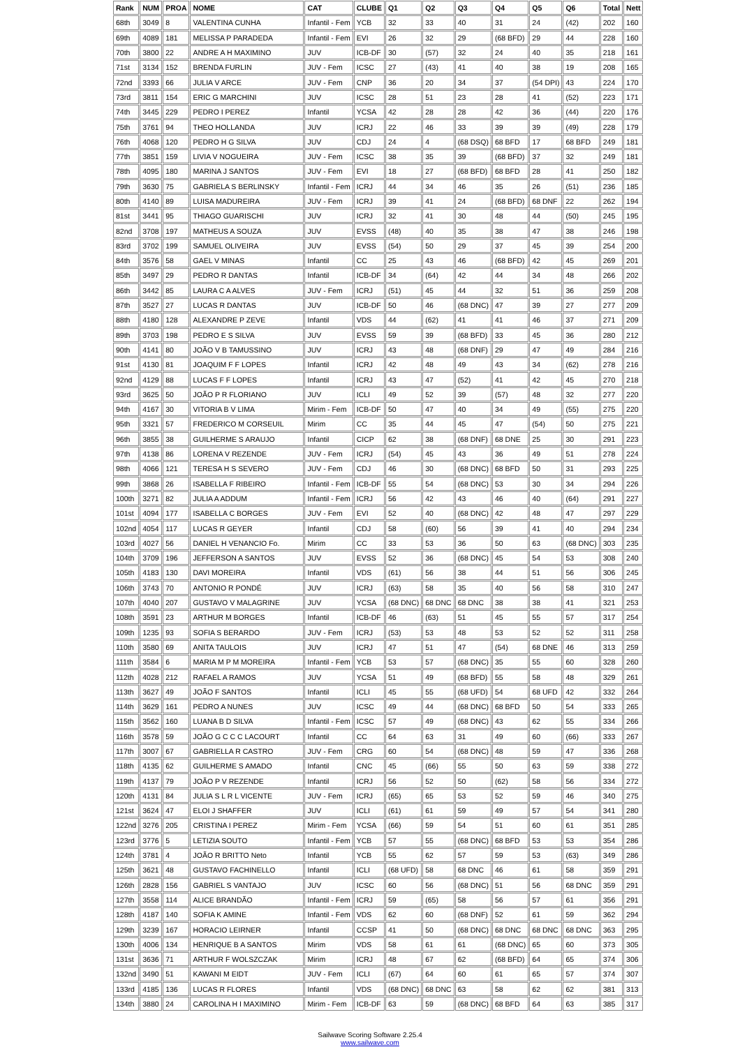| Rank | NUM | PROA | NOME | CAT | CLUBE | Q1 | Q2 | Q3 | Q4 | Q5 | Q6 | Total | Nett |
| --- | --- | --- | --- | --- | --- | --- | --- | --- | --- | --- | --- | --- | --- |
| 68th | 3049 | 8 | VALENTINA CUNHA | Infantil - Fem | YCB | 32 | 33 | 40 | 31 | 24 | (42) | 202 | 160 |
| 69th | 4089 | 181 | MELISSA P PARADEDA | Infantil - Fem | EVI | 26 | 32 | 29 | (68 BFD) | 29 | 44 | 228 | 160 |
| 70th | 3800 | 22 | ANDRE A H MAXIMINO | JUV | ICB-DF | 30 | (57) | 32 | 24 | 40 | 35 | 218 | 161 |
| 71st | 3134 | 152 | BRENDA FURLIN | JUV - Fem | ICSC | 27 | (43) | 41 | 40 | 38 | 19 | 208 | 165 |
| 72nd | 3393 | 66 | JULIA V ARCE | JUV - Fem | CNP | 36 | 20 | 34 | 37 | (54 DPI) | 43 | 224 | 170 |
| 73rd | 3811 | 154 | ERIC G MARCHINI | JUV | ICSC | 28 | 51 | 23 | 28 | 41 | (52) | 223 | 171 |
| 74th | 3445 | 229 | PEDRO I PEREZ | Infantil | YCSA | 42 | 28 | 28 | 42 | 36 | (44) | 220 | 176 |
| 75th | 3761 | 94 | THEO HOLLANDA | JUV | ICRJ | 22 | 46 | 33 | 39 | 39 | (49) | 228 | 179 |
| 76th | 4068 | 120 | PEDRO H G SILVA | JUV | CDJ | 24 | 4 | (68 DSQ) | 68 BFD | 17 | 68 BFD | 249 | 181 |
| 77th | 3851 | 159 | LIVIA V NOGUEIRA | JUV - Fem | ICSC | 38 | 35 | 39 | (68 BFD) | 37 | 32 | 249 | 181 |
| 78th | 4095 | 180 | MARINA J SANTOS | JUV - Fem | EVI | 18 | 27 | (68 BFD) | 68 BFD | 28 | 41 | 250 | 182 |
| 79th | 3630 | 75 | GABRIELA S BERLINSKY | Infantil - Fem | ICRJ | 44 | 34 | 46 | 35 | 26 | (51) | 236 | 185 |
| 80th | 4140 | 89 | LUISA MADUREIRA | JUV - Fem | ICRJ | 39 | 41 | 24 | (68 BFD) | 68 DNF | 22 | 262 | 194 |
| 81st | 3441 | 95 | THIAGO GUARISCHI | JUV | ICRJ | 32 | 41 | 30 | 48 | 44 | (50) | 245 | 195 |
| 82nd | 3708 | 197 | MATHEUS A SOUZA | JUV | EVSS | (48) | 40 | 35 | 38 | 47 | 38 | 246 | 198 |
| 83rd | 3702 | 199 | SAMUEL OLIVEIRA | JUV | EVSS | (54) | 50 | 29 | 37 | 45 | 39 | 254 | 200 |
| 84th | 3576 | 58 | GAEL V MINAS | Infantil | CC | 25 | 43 | 46 | (68 BFD) | 42 | 45 | 269 | 201 |
| 85th | 3497 | 29 | PEDRO R DANTAS | Infantil | ICB-DF | 34 | (64) | 42 | 44 | 34 | 48 | 266 | 202 |
| 86th | 3442 | 85 | LAURA C A ALVES | JUV - Fem | ICRJ | (51) | 45 | 44 | 32 | 51 | 36 | 259 | 208 |
| 87th | 3527 | 27 | LUCAS R DANTAS | JUV | ICB-DF | 50 | 46 | (68 DNC) | 47 | 39 | 27 | 277 | 209 |
| 88th | 4180 | 128 | ALEXANDRE P ZEVE | Infantil | VDS | 44 | (62) | 41 | 41 | 46 | 37 | 271 | 209 |
| 89th | 3703 | 198 | PEDRO E S SILVA | JUV | EVSS | 59 | 39 | (68 BFD) | 33 | 45 | 36 | 280 | 212 |
| 90th | 4141 | 80 | JOÃO V B TAMUSSINO | JUV | ICRJ | 43 | 48 | (68 DNF) | 29 | 47 | 49 | 284 | 216 |
| 91st | 4130 | 81 | JOAQUIM F F LOPES | Infantil | ICRJ | 42 | 48 | 49 | 43 | 34 | (62) | 278 | 216 |
| 92nd | 4129 | 88 | LUCAS F F LOPES | Infantil | ICRJ | 43 | 47 | (52) | 41 | 42 | 45 | 270 | 218 |
| 93rd | 3625 | 50 | JOÃO P R FLORIANO | JUV | ICLI | 49 | 52 | 39 | (57) | 48 | 32 | 277 | 220 |
| 94th | 4167 | 30 | VITORIA B V LIMA | Mirim - Fem | ICB-DF | 50 | 47 | 40 | 34 | 49 | (55) | 275 | 220 |
| 95th | 3321 | 57 | FREDERICO M CORSEUIL | Mirim | CC | 35 | 44 | 45 | 47 | (54) | 50 | 275 | 221 |
| 96th | 3855 | 38 | GUILHERME S ARAUJO | Infantil | CICP | 62 | 38 | (68 DNF) | 68 DNE | 25 | 30 | 291 | 223 |
| 97th | 4138 | 86 | LORENA V REZENDE | JUV - Fem | ICRJ | (54) | 45 | 43 | 36 | 49 | 51 | 278 | 224 |
| 98th | 4066 | 121 | TERESA H S SEVERO | JUV - Fem | CDJ | 46 | 30 | (68 DNC) | 68 BFD | 50 | 31 | 293 | 225 |
| 99th | 3868 | 26 | ISABELLA F RIBEIRO | Infantil - Fem | ICB-DF | 55 | 54 | (68 DNC) | 53 | 30 | 34 | 294 | 226 |
| 100th | 3271 | 82 | JULIA A ADDUM | Infantil - Fem | ICRJ | 56 | 42 | 43 | 46 | 40 | (64) | 291 | 227 |
| 101st | 4094 | 177 | ISABELLA C BORGES | JUV - Fem | EVI | 52 | 40 | (68 DNC) | 42 | 48 | 47 | 297 | 229 |
| 102nd | 4054 | 117 | LUCAS R GEYER | Infantil | CDJ | 58 | (60) | 56 | 39 | 41 | 40 | 294 | 234 |
| 103rd | 4027 | 56 | DANIEL H VENANCIO Fo. | Mirim | CC | 33 | 53 | 36 | 50 | 63 | (68 DNC) | 303 | 235 |
| 104th | 3709 | 196 | JEFFERSON A SANTOS | JUV | EVSS | 52 | 36 | (68 DNC) | 45 | 54 | 53 | 308 | 240 |
| 105th | 4183 | 130 | DAVI MOREIRA | Infantil | VDS | (61) | 56 | 38 | 44 | 51 | 56 | 306 | 245 |
| 106th | 3743 | 70 | ANTONIO R PONDÉ | JUV | ICRJ | (63) | 58 | 35 | 40 | 56 | 58 | 310 | 247 |
| 107th | 4040 | 207 | GUSTAVO V MALAGRINE | JUV | YCSA | (68 DNC) | 68 DNC | 68 DNC | 38 | 38 | 41 | 321 | 253 |
| 108th | 3591 | 23 | ARTHUR M BORGES | Infantil | ICB-DF | 46 | (63) | 51 | 45 | 55 | 57 | 317 | 254 |
| 109th | 1235 | 93 | SOFIA S BERARDO | JUV - Fem | ICRJ | (53) | 53 | 48 | 53 | 52 | 52 | 311 | 258 |
| 110th | 3580 | 69 | ANITA TAULOIS | JUV | ICRJ | 47 | 51 | 47 | (54) | 68 DNE | 46 | 313 | 259 |
| 111th | 3584 | 6 | MARIA M P M MOREIRA | Infantil - Fem | YCB | 53 | 57 | (68 DNC) | 35 | 55 | 60 | 328 | 260 |
| 112th | 4028 | 212 | RAFAEL A RAMOS | JUV | YCSA | 51 | 49 | (68 BFD) | 55 | 58 | 48 | 329 | 261 |
| 113th | 3627 | 49 | JOÃO F SANTOS | Infantil | ICLI | 45 | 55 | (68 UFD) | 54 | 68 UFD | 42 | 332 | 264 |
| 114th | 3629 | 161 | PEDRO A NUNES | JUV | ICSC | 49 | 44 | (68 DNC) | 68 BFD | 50 | 54 | 333 | 265 |
| 115th | 3562 | 160 | LUANA B D SILVA | Infantil - Fem | ICSC | 57 | 49 | (68 DNC) | 43 | 62 | 55 | 334 | 266 |
| 116th | 3578 | 59 | JOÃO G C C C LACOURT | Infantil | CC | 64 | 63 | 31 | 49 | 60 | (66) | 333 | 267 |
| 117th | 3007 | 67 | GABRIELLA R CASTRO | JUV - Fem | CRG | 60 | 54 | (68 DNC) | 48 | 59 | 47 | 336 | 268 |
| 118th | 4135 | 62 | GUILHERME S AMADO | Infantil | CNC | 45 | (66) | 55 | 50 | 63 | 59 | 338 | 272 |
| 119th | 4137 | 79 | JOÃO P V REZENDE | Infantil | ICRJ | 56 | 52 | 50 | (62) | 58 | 56 | 334 | 272 |
| 120th | 4131 | 84 | JULIA S L R L VICENTE | JUV - Fem | ICRJ | (65) | 65 | 53 | 52 | 59 | 46 | 340 | 275 |
| 121st | 3624 | 47 | ELOI J SHAFFER | JUV | ICLI | (61) | 61 | 59 | 49 | 57 | 54 | 341 | 280 |
| 122nd | 3276 | 205 | CRISTINA I PEREZ | Mirim - Fem | YCSA | (66) | 59 | 54 | 51 | 60 | 61 | 351 | 285 |
| 123rd | 3776 | 5 | LETIZIA SOUTO | Infantil - Fem | YCB | 57 | 55 | (68 DNC) | 68 BFD | 53 | 53 | 354 | 286 |
| 124th | 3781 | 4 | JOÃO R BRITTO Neto | Infantil | YCB | 55 | 62 | 57 | 59 | 53 | (63) | 349 | 286 |
| 125th | 3621 | 48 | GUSTAVO FACHINELLO | Infantil | ICLI | (68 UFD) | 58 | 68 DNC | 46 | 61 | 58 | 359 | 291 |
| 126th | 2828 | 156 | GABRIEL S VANTAJO | JUV | ICSC | 60 | 56 | (68 DNC) | 51 | 56 | 68 DNC | 359 | 291 |
| 127th | 3558 | 114 | ALICE BRANDÃO | Infantil - Fem | ICRJ | 59 | (65) | 58 | 56 | 57 | 61 | 356 | 291 |
| 128th | 4187 | 140 | SOFIA K AMINE | Infantil - Fem | VDS | 62 | 60 | (68 DNF) | 52 | 61 | 59 | 362 | 294 |
| 129th | 3239 | 167 | HORACIO LEIRNER | Infantil | CCSP | 41 | 50 | (68 DNC) | 68 DNC | 68 DNC | 68 DNC | 363 | 295 |
| 130th | 4006 | 134 | HENRIQUE B A SANTOS | Mirim | VDS | 58 | 61 | 61 | (68 DNC) | 65 | 60 | 373 | 305 |
| 131st | 3636 | 71 | ARTHUR F WOLSZCZAK | Mirim | ICRJ | 48 | 67 | 62 | (68 BFD) | 64 | 65 | 374 | 306 |
| 132nd | 3490 | 51 | KAWANI M EIDT | JUV - Fem | ICLI | (67) | 64 | 60 | 61 | 65 | 57 | 374 | 307 |
| 133rd | 4185 | 136 | LUCAS R FLORES | Infantil | VDS | (68 DNC) | 68 DNC | 63 | 58 | 62 | 62 | 381 | 313 |
| 134th | 3880 | 24 | CAROLINA H I MAXIMINO | Mirim - Fem | ICB-DF | 63 | 59 | (68 DNC) | 68 BFD | 64 | 63 | 385 | 317 |
Sailwave Scoring Software 2.25.4
www.sailwave.com